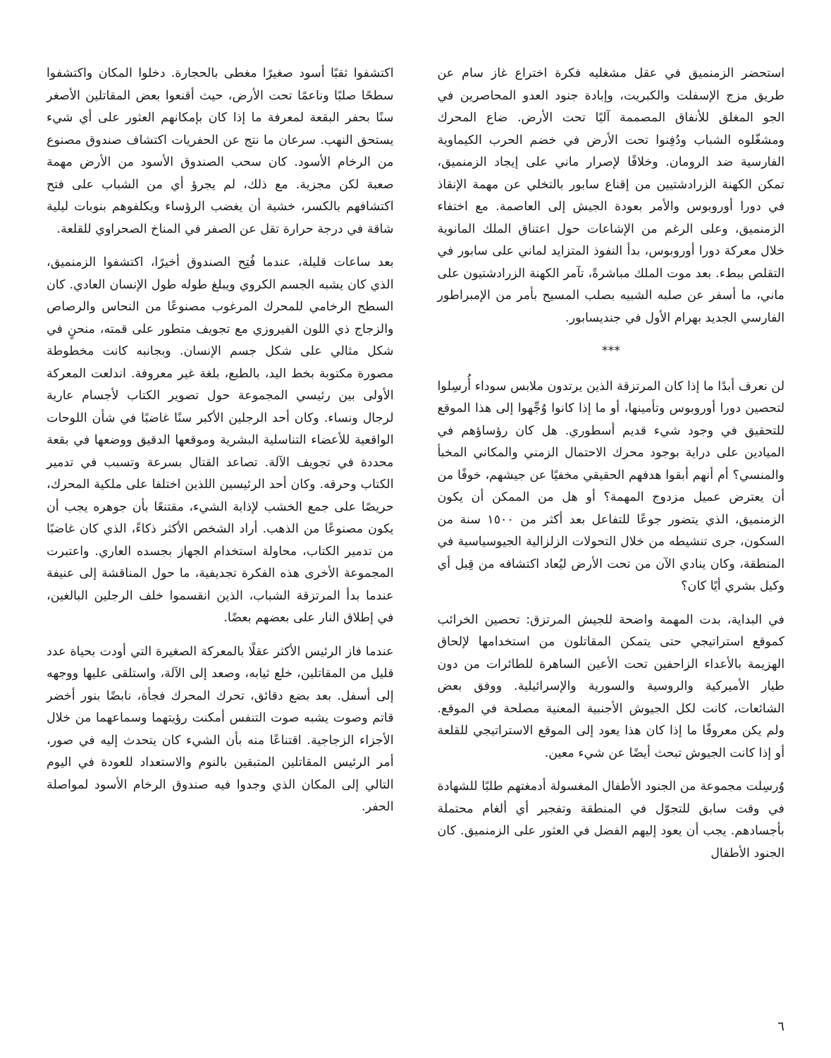استحضر الزمنميق في عقل مشغليه فكرة اختراع غاز سام عن طريق مزج الإسفلت والكبريت، وإبادة جنود العدو المحاصرين في الجو المغلق للأنفاق المصممة آليًا تحت الأرض. ضاع المحرك ومشغّلوه الشباب ودُفِنوا تحت الأرض في خضم الحرب الكيماوية الفارسية ضد الرومان. وخلافًا لإصرار ماني على إيجاد الزمنميق، تمكن الكهنة الزرادشتيين من إقناع سابور بالتخلي عن مهمة الإنقاذ في دورا أوروبوس والأمر بعودة الجيش إلى العاصمة. مع اختفاء الزمنميق، وعلى الرغم من الإشاعات حول اعتناق الملك المانوية خلال معركة دورا أوروبوس، بدأ النفوذ المتزايد لماني على سابور في التقلص ببطء. بعد موت الملك مباشرةً، تآمر الكهنة الزرادشتيون على ماني، ما أسفر عن صلبه الشبيه بصلب المسيح بأمر من الإمبراطور الفارسي الجديد بهرام الأول في جنديسابور.
***
لن نعرف أبدًا ما إذا كان المرتزقة الذين يرتدون ملابس سوداء أُرسِلوا لتحصين دورا أوروبوس وتأمينها، أو ما إذا كانوا وُجِّهوا إلى هذا الموقع للتحقيق في وجود شيء قديم أسطوري. هل كان رؤساؤهم في الميادين على دراية بوجود محرك الاحتمال الزمني والمكاني المخبأ والمنسي؟ أم أنهم أبقوا هدفهم الحقيقي مخفيًا عن جيشهم، خوفًا من أن يعترض عميل مزدوج المهمة؟ أو هل من الممكن أن يكون الزمنميق، الذي يتضور جوعًا للتفاعل بعد أكثر من ١٥٠٠ سنة من السكون، جرى تنشيطه من خلال التحولات الزلزالية الجيوسياسية في المنطقة، وكان ينادي الآن من تحت الأرض ليُعاد اكتشافه من قِبل أي وكيل بشري أيًا كان؟
في البداية، بدت المهمة واضحة للجيش المرتزق: تحصين الخرائب كموقع استراتيجي حتى يتمكن المقاتلون من استخدامها لإلحاق الهزيمة بالأعداء الزاحفين تحت الأعين الساهرة للطائرات من دون طيار الأميركية والروسية والسورية والإسرائيلية. ووفق بعض الشائعات، كانت لكل الجيوش الأجنبية المعنية مصلحة في الموقع. ولم يكن معروفًا ما إذا كان هذا يعود إلى الموقع الاستراتيجي للقلعة أو إذا كانت الجيوش تبحث أيضًا عن شيء معين.
وُرسِلت مجموعة من الجنود الأطفال المغسولة أدمغتهم طلبًا للشهادة في وقت سابق للتجوّل في المنطقة وتفجير أي ألغام محتملة بأجسادهم. يجب أن يعود إليهم الفضل في العثور على الزمنميق. كان الجنود الأطفال
اكتشفوا ثقبًا أسود صغيرًا مغطى بالحجارة. دخلوا المكان واكتشفوا سطحًا صلبًا وناعمًا تحت الأرض، حيث أقنعوا بعض المقاتلين الأصغر سنًا بحفر البقعة لمعرفة ما إذا كان بإمكانهم العثور على أي شيء يستحق النهب. سرعان ما نتج عن الحفريات اكتشاف صندوق مصنوع من الرخام الأسود. كان سحب الصندوق الأسود من الأرض مهمة صعبة لكن مجزية. مع ذلك، لم يجرؤ أي من الشباب على فتح اكتشافهم بالكسر، خشية أن يغضب الرؤساء ويكلفوهم بنوبات ليلية شاقة في درجة حرارة تقل عن الصفر في المناخ الصحراوي للقلعة.
بعد ساعات قليلة، عندما فُتِح الصندوق أخيرًا، اكتشفوا الزمنميق، الذي كان يشبه الجسم الكروي ويبلغ طوله طول الإنسان العادي. كان السطح الرخامي للمحرك المرغوب مصنوعًا من النحاس والرصاص والزجاج ذي اللون الفيروزي مع تجويف متطور على قمته، منحنٍ في شكل مثالي على شكل جسم الإنسان. وبجانبه كانت مخطوطة مصورة مكتوبة بخط اليد، بالطبع، بلغة غير معروفة. اندلعت المعركة الأولى بين رئيسي المجموعة حول تصوير الكتاب لأجسام عارية لرجال ونساء. وكان أحد الرجلين الأكبر سنًا غاضبًا في شأن اللوحات الواقعية للأعضاء التناسلية البشرية وموقعها الدقيق ووضعها في بقعة محددة في تجويف الآلة. تصاعد القتال بسرعة وتسبب في تدمير الكتاب وحرقه. وكان أحد الرئيسين اللذين اختلفا على ملكية المحرك، حريصًا على جمع الخشب لإذابة الشيء، مقتنعًا بأن جوهره يجب أن يكون مصنوعًا من الذهب. أراد الشخص الأكثر ذكاءً، الذي كان غاضبًا من تدمير الكتاب، محاولة استخدام الجهاز بجسده العاري. واعتبرت المجموعة الأخرى هذه الفكرة تجديفية، ما حول المناقشة إلى عنيفة عندما بدأ المرتزقة الشباب، الذين انقسموا خلف الرجلين البالغين، في إطلاق النار على بعضهم بعضًا.
عندما فاز الرئيس الأكثر عقلًا بالمعركة الصغيرة التي أودت بحياة عدد قليل من المقاتلين، خلع ثيابه، وصعد إلى الآلة، واستلقى عليها ووجهه إلى أسفل. بعد بضع دقائق، تحرك المحرك فجأة، نابضًا بنور أخضر قاتم وصوت يشبه صوت التنفس أمكنت رؤيتهما وسماعهما من خلال الأجزاء الزجاجية. اقتناعًا منه بأن الشيء كان يتحدث إليه في صور، أمر الرئيس المقاتلين المتبقين بالنوم والاستعداد للعودة في اليوم التالي إلى المكان الذي وجدوا فيه صندوق الرخام الأسود لمواصلة الحفر.
٦